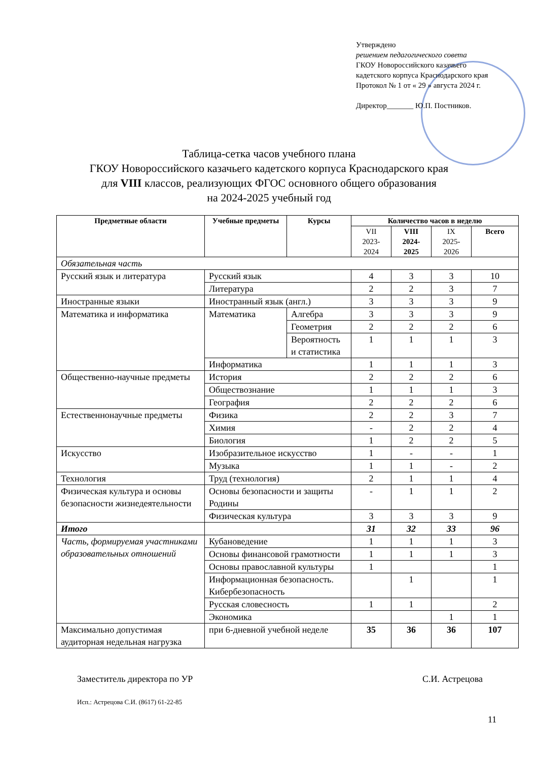Утверждено
решением педагогического совета
ГКОУ Новороссийского казачьего
кадетского корпуса Краснодарского края
Протокол № 1 от « 29 » августа 2024 г.
Директор_______ Ю.П. Постников.
Таблица-сетка часов учебного плана
ГКОУ Новороссийского казачьего кадетского корпуса Краснодарского края
для VIII классов, реализующих ФГОС основного общего образования
на 2024-2025 учебный год
| Предметные области | Учебные предметы | Курсы | Количество часов в неделю | | | |
| --- | --- | --- | --- | --- | --- | --- |
| | | | VII 2023- 2024 | VIII 2024- 2025 | IX 2025- 2026 | Всего |
| Обязательная часть | | | | | | |
| Русский язык и литература | Русский язык | | 4 | 3 | 3 | 10 |
| | Литература | | 2 | 2 | 3 | 7 |
| Иностранные языки | Иностранный язык (англ.) | | 3 | 3 | 3 | 9 |
| Математика и информатика | Математика | Алгебра | 3 | 3 | 3 | 9 |
| | | Геометрия | 2 | 2 | 2 | 6 |
| | | Вероятность и статистика | 1 | 1 | 1 | 3 |
| | Информатика | | 1 | 1 | 1 | 3 |
| Общественно-научные предметы | История | | 2 | 2 | 2 | 6 |
| | Обществознание | | 1 | 1 | 1 | 3 |
| | География | | 2 | 2 | 2 | 6 |
| Естественнонаучные предметы | Физика | | 2 | 2 | 3 | 7 |
| | Химия | | - | 2 | 2 | 4 |
| | Биология | | 1 | 2 | 2 | 5 |
| Искусство | Изобразительное искусство | | 1 | - | - | 1 |
| | Музыка | | 1 | 1 | - | 2 |
| Технология | Труд (технология) | | 2 | 1 | 1 | 4 |
| Физическая культура и основы безопасности жизнедеятельности | Основы безопасности и защиты Родины | | - | 1 | 1 | 2 |
| | Физическая культура | | 3 | 3 | 3 | 9 |
| Итого | | | 31 | 32 | 33 | 96 |
| Часть, формируемая участниками образовательных отношений | Кубановедение | | 1 | 1 | 1 | 3 |
| | Основы финансовой грамотности | | 1 | 1 | 1 | 3 |
| | Основы православной культуры | | 1 | | | 1 |
| | Информационная безопасность. Кибербезопасность | | | 1 | | 1 |
| | Русская словесность | | 1 | 1 | | 2 |
| | Экономика | | | | 1 | 1 |
| Максимально допустимая аудиторная недельная нагрузка | при 6-дневной учебной неделе | | 35 | 36 | 36 | 107 |
Заместитель директора по УР С.И. Астрецова
Исп.: Астрецова С.И. (8617) 61-22-85
11